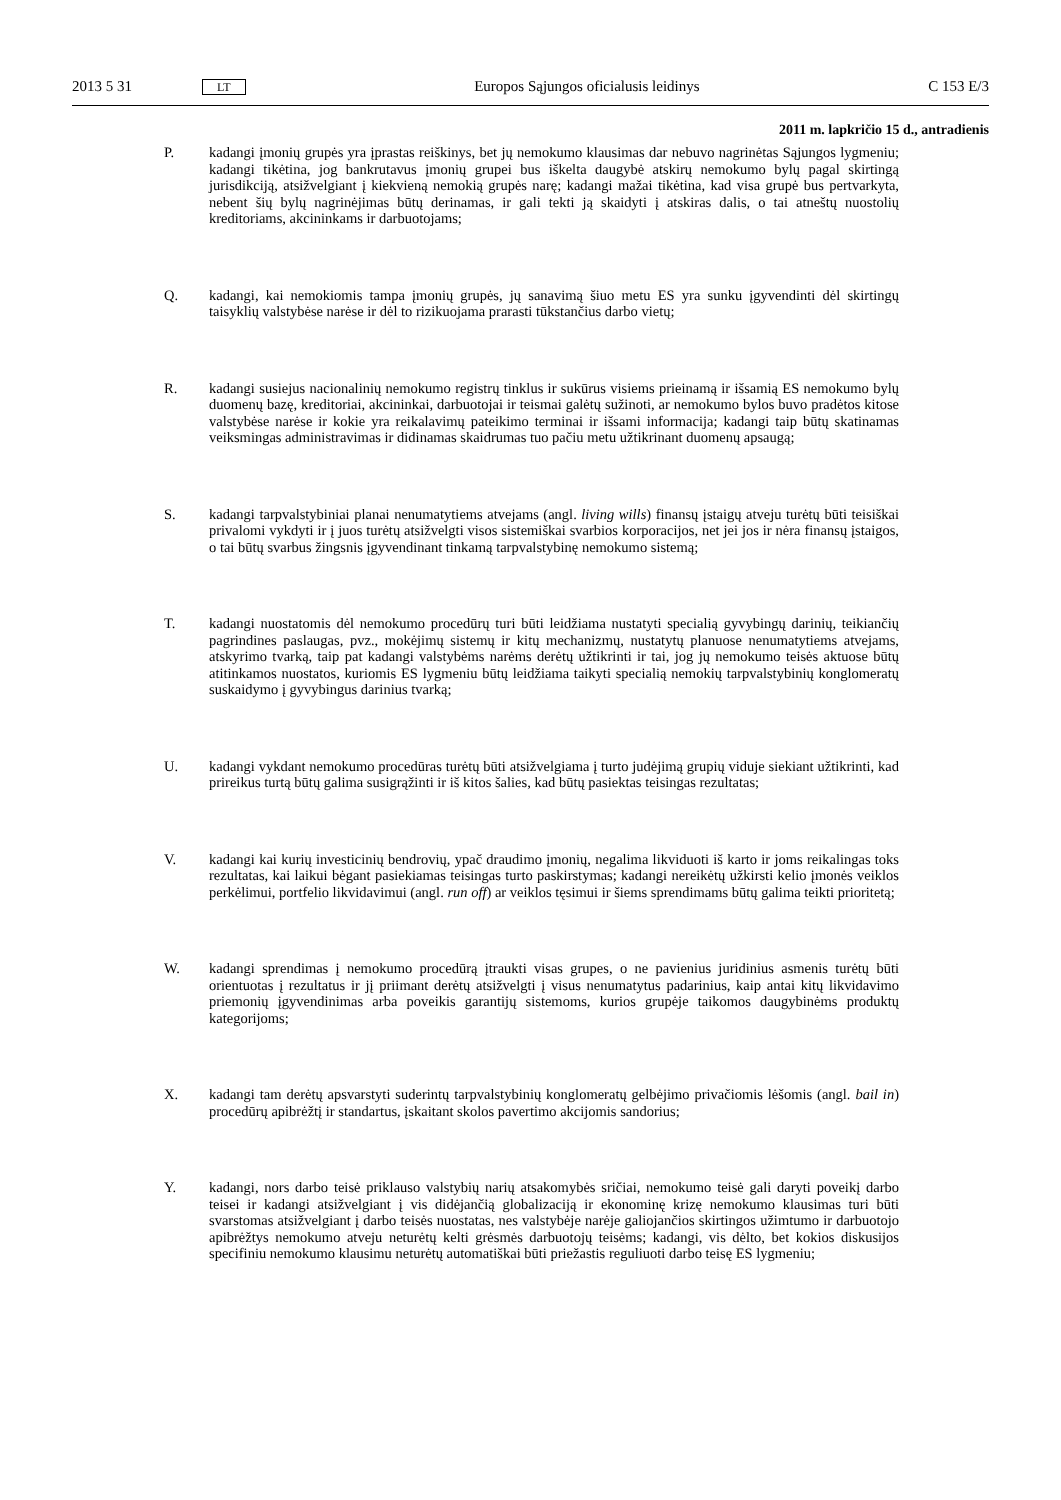2013 5 31 LT Europos Sąjungos oficialusis leidinys C 153 E/3
2011 m. lapkričio 15 d., antradienis
P. kadangi įmonių grupės yra įprastas reiškinys, bet jų nemokumo klausimas dar nebuvo nagrinėtas Sąjungos lygmeniu; kadangi tikėtina, jog bankrutavus įmonių grupei bus iškelta daugybė atskirų nemokumo bylų pagal skirtingą jurisdikciją, atsižvelgiant į kiekvieną nemokią grupės narę; kadangi mažai tikėtina, kad visa grupė bus pertvarkyta, nebent šių bylų nagrinėjimas būtų derinamas, ir gali tekti ją skaidyti į atskiras dalis, o tai atneštų nuostolių kreditoriams, akcininkams ir darbuotojams;
Q. kadangi, kai nemokiomis tampa įmonių grupės, jų sanavimą šiuo metu ES yra sunku įgyvendinti dėl skirtingų taisyklių valstybėse narėse ir dėl to rizikuojama prarasti tūkstančius darbo vietų;
R. kadangi susiejus nacionalinių nemokumo registrų tinklus ir sukūrus visiems prieinamą ir išsamią ES nemokumo bylų duomenų bazę, kreditoriai, akcininkai, darbuotojai ir teismai galėtų sužinoti, ar nemokumo bylos buvo pradėtos kitose valstybėse narėse ir kokie yra reikalavimų pateikimo terminai ir išsami informacija; kadangi taip būtų skatinamas veiksmingas administravimas ir didinamas skaidrumas tuo pačiu metu užtikrinant duomenų apsaugą;
S. kadangi tarpvalstybiniai planai nenumatytiems atvejams (angl. living wills) finansų įstaigų atveju turėtų būti teisiškai privalomi vykdyti ir į juos turėtų atsižvelgti visos sistemiškai svarbios korporacijos, net jei jos ir nėra finansų įstaigos, o tai būtų svarbus žingsnis įgyvendinant tinkamą tarpvalstybinę nemokumo sistemą;
T. kadangi nuostatomis dėl nemokumo procedūrų turi būti leidžiama nustatyti specialią gyvybingų darinių, teikiančių pagrindines paslaugas, pvz., mokėjimų sistemų ir kitų mechanizmų, nustatytų planuose nenumatytiems atvejams, atskyrimo tvarką, taip pat kadangi valstybėms narėms derėtų užtikrinti ir tai, jog jų nemokumo teisės aktuose būtų atitinkamos nuostatos, kuriomis ES lygmeniu būtų leidžiama taikyti specialią nemokių tarpvalstybinių konglomeratų suskaidymo į gyvybingus darinius tvarką;
U. kadangi vykdant nemokumo procedūras turėtų būti atsižvelgiama į turto judėjimą grupių viduje siekiant užtikrinti, kad prireikus turtą būtų galima susigrąžinti ir iš kitos šalies, kad būtų pasiektas teisingas rezultatas;
V. kadangi kai kurių investicinių bendrovių, ypač draudimo įmonių, negalima likviduoti iš karto ir joms reikalingas toks rezultatas, kai laikui bėgant pasiekiamas teisingas turto paskirstymas; kadangi nereikėtų užkirsti kelio įmonės veiklos perkėlimui, portfelio likvidavimui (angl. run off) ar veiklos tęsimui ir šiems sprendimams būtų galima teikti prioritetą;
W. kadangi sprendimas į nemokumo procedūrą įtraukti visas grupes, o ne pavienius juridinius asmenis turėtų būti orientuotas į rezultatus ir jį priimant derėtų atsižvelgti į visus nenumatytus padarinius, kaip antai kitų likvidavimo priemonių įgyvendinimas arba poveikis garantijų sistemoms, kurios grupėje taikomos daugybinėms produktų kategorijoms;
X. kadangi tam derėtų apsvarstyti suderintų tarpvalstybinių konglomeratų gelbėjimo privačiomis lėšomis (angl. bail in) procedūrų apibrėžtį ir standartus, įskaitant skolos pavertimo akcijomis sandorius;
Y. kadangi, nors darbo teisė priklauso valstybių narių atsakomybės sričiai, nemokumo teisė gali daryti poveikį darbo teisei ir kadangi atsižvelgiant į vis didėjančią globalizaciją ir ekonominę krizę nemokumo klausimas turi būti svarstomas atsižvelgiant į darbo teisės nuostatas, nes valstybėje narėje galiojančios skirtingos užimtumo ir darbuotojo apibrėžtys nemokumo atveju neturėtų kelti grėsmės darbuotojų teisėms; kadangi, vis dėlto, bet kokios diskusijos specifiniu nemokumo klausimu neturėtų automatiškai būti priežastis reguliuoti darbo teisę ES lygmeniu;